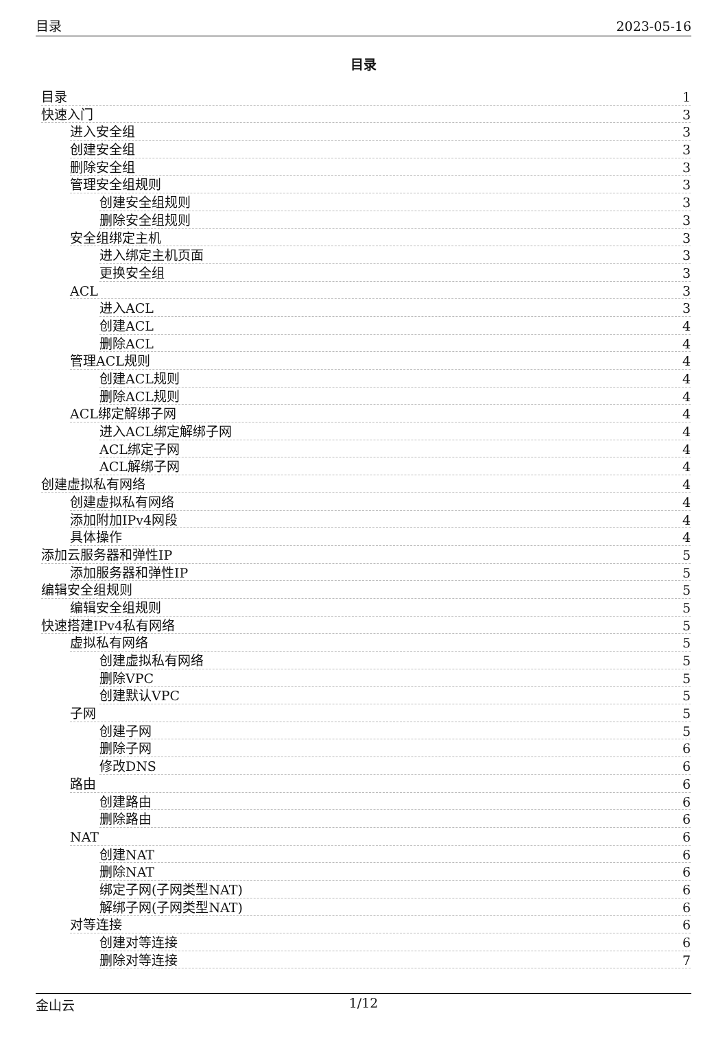目录 2023-05-16
目录
目录 1
快速入门 3
进入安全组 3
创建安全组 3
删除安全组 3
管理安全组规则 3
创建安全组规则 3
删除安全组规则 3
安全组绑定主机 3
进入绑定主机页面 3
更换安全组 3
ACL 3
进入ACL 3
创建ACL 4
删除ACL 4
管理ACL规则 4
创建ACL规则 4
删除ACL规则 4
ACL绑定解绑子网 4
进入ACL绑定解绑子网 4
ACL绑定子网 4
ACL解绑子网 4
创建虚拟私有网络 4
创建虚拟私有网络 4
添加附加IPv4网段 4
具体操作 4
添加云服务器和弹性IP 5
添加服务器和弹性IP 5
编辑安全组规则 5
编辑安全组规则 5
快速搭建IPv4私有网络 5
虚拟私有网络 5
创建虚拟私有网络 5
删除VPC 5
创建默认VPC 5
子网 5
创建子网 5
删除子网 6
修改DNS 6
路由 6
创建路由 6
删除路由 6
NAT 6
创建NAT 6
删除NAT 6
绑定子网(子网类型NAT) 6
解绑子网(子网类型NAT) 6
对等连接 6
创建对等连接 6
删除对等连接 7
金山云 1/12